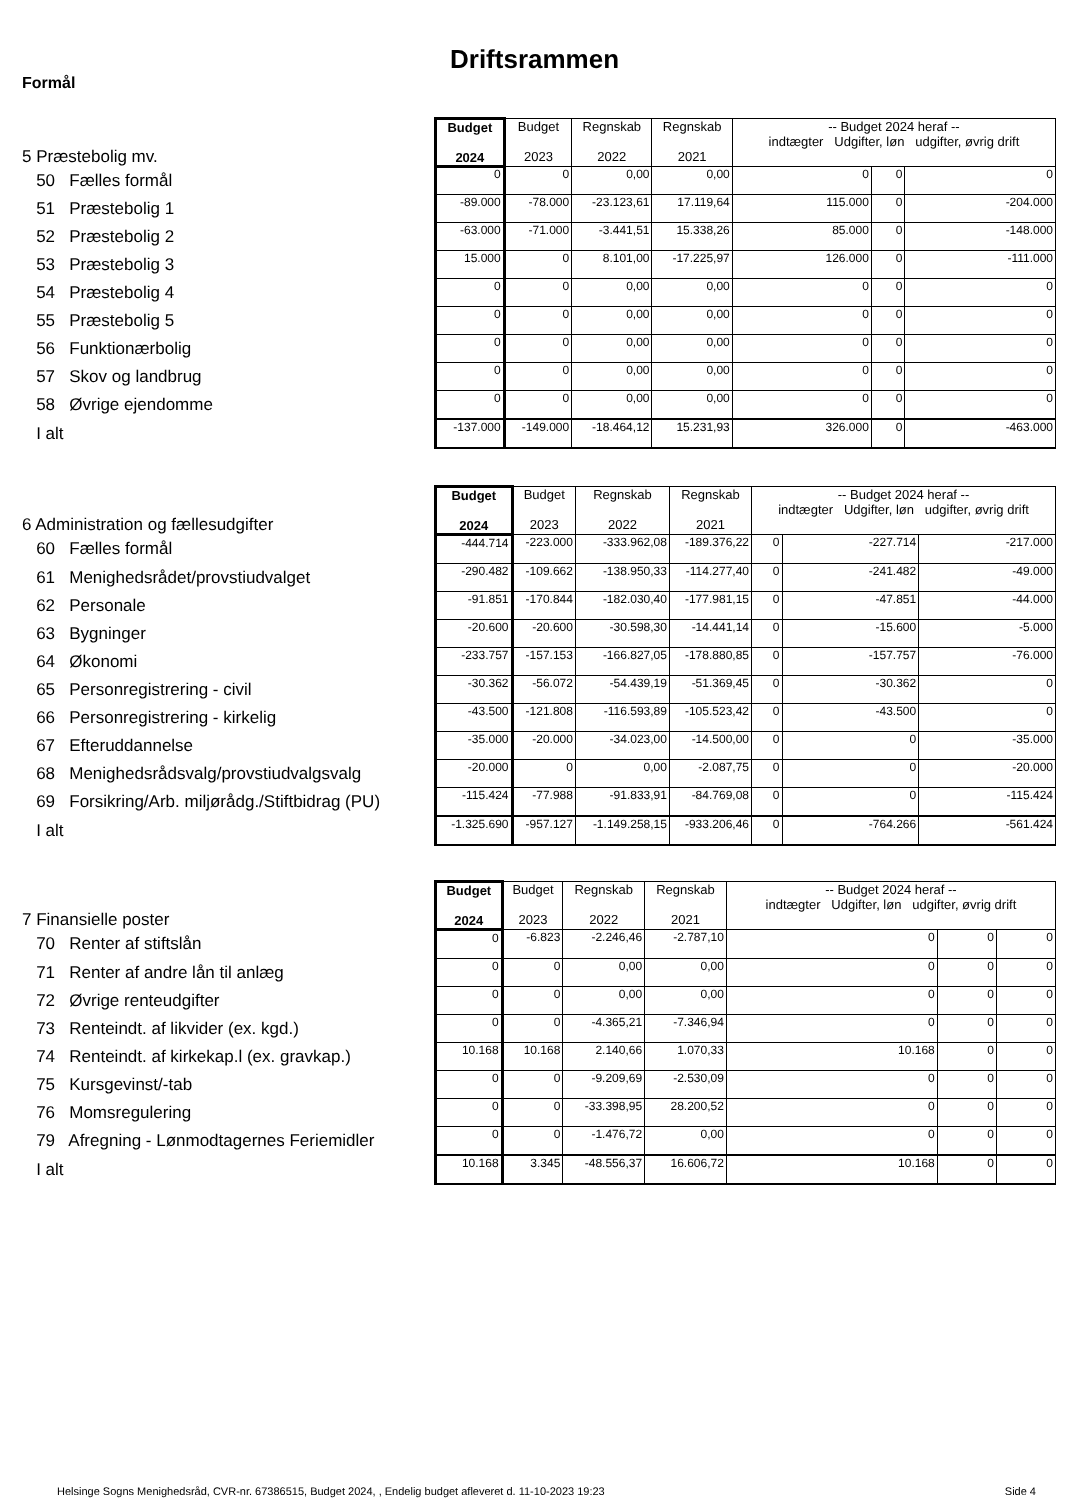Driftsrammen
Formål
| 5 Præstebolig mv. | Budget 2024 | Budget 2023 | Regnskab 2022 | Regnskab 2021 | -- Budget 2024 heraf -- indtægter Udgifter, løn udgifter, øvrig drift | | |
| 50 Fælles formål | 0 | 0 | 0,00 | 0,00 | 0 | 0 | 0 |
| 51 Præstebolig 1 | -89.000 | -78.000 | -23.123,61 | 17.119,64 | 115.000 | 0 | -204.000 |
| 52 Præstebolig 2 | -63.000 | -71.000 | -3.441,51 | 15.338,26 | 85.000 | 0 | -148.000 |
| 53 Præstebolig 3 | 15.000 | 0 | 8.101,00 | -17.225,97 | 126.000 | 0 | -111.000 |
| 54 Præstebolig 4 | 0 | 0 | 0,00 | 0,00 | 0 | 0 | 0 |
| 55 Præstebolig 5 | 0 | 0 | 0,00 | 0,00 | 0 | 0 | 0 |
| 56 Funktionærbolig | 0 | 0 | 0,00 | 0,00 | 0 | 0 | 0 |
| 57 Skov og landbrug | 0 | 0 | 0,00 | 0,00 | 0 | 0 | 0 |
| 58 Øvrige ejendomme | 0 | 0 | 0,00 | 0,00 | 0 | 0 | 0 |
| I alt | -137.000 | -149.000 | -18.464,12 | 15.231,93 | 326.000 | 0 | -463.000 |
| 6 Administration og fællesudgifter | Budget 2024 | Budget 2023 | Regnskab 2022 | Regnskab 2021 | -- Budget 2024 heraf -- indtægter Udgifter, løn udgifter, øvrig drift | | |
| 60 Fælles formål | -444.714 | -223.000 | -333.962,08 | -189.376,22 | 0 | -227.714 | -217.000 |
| 61 Menighedsrådet/provstiudvalget | -290.482 | -109.662 | -138.950,33 | -114.277,40 | 0 | -241.482 | -49.000 |
| 62 Personale | -91.851 | -170.844 | -182.030,40 | -177.981,15 | 0 | -47.851 | -44.000 |
| 63 Bygninger | -20.600 | -20.600 | -30.598,30 | -14.441,14 | 0 | -15.600 | -5.000 |
| 64 Økonomi | -233.757 | -157.153 | -166.827,05 | -178.880,85 | 0 | -157.757 | -76.000 |
| 65 Personregistrering - civil | -30.362 | -56.072 | -54.439,19 | -51.369,45 | 0 | -30.362 | 0 |
| 66 Personregistrering - kirkelig | -43.500 | -121.808 | -116.593,89 | -105.523,42 | 0 | -43.500 | 0 |
| 67 Efteruddannelse | -35.000 | -20.000 | -34.023,00 | -14.500,00 | 0 | 0 | -35.000 |
| 68 Menighedsrådsvalg/provstiudvalgsvalg | -20.000 | 0 | 0,00 | -2.087,75 | 0 | 0 | -20.000 |
| 69 Forsikring/Arb. miljørådg./Stiftbidrag (PU) | -115.424 | -77.988 | -91.833,91 | -84.769,08 | 0 | 0 | -115.424 |
| I alt | -1.325.690 | -957.127 | -1.149.258,15 | -933.206,46 | 0 | -764.266 | -561.424 |
| 7 Finansielle poster | Budget 2024 | Budget 2023 | Regnskab 2022 | Regnskab 2021 | -- Budget 2024 heraf -- indtægter Udgifter, løn udgifter, øvrig drift | | |
| 70 Renter af stiftslån | 0 | -6.823 | -2.246,46 | -2.787,10 | 0 | 0 | 0 |
| 71 Renter af andre lån til anlæg | 0 | 0 | 0,00 | 0,00 | 0 | 0 | 0 |
| 72 Øvrige renteudgifter | 0 | 0 | 0,00 | 0,00 | 0 | 0 | 0 |
| 73 Renteindt. af likvider (ex. kgd.) | 0 | 0 | -4.365,21 | -7.346,94 | 0 | 0 | 0 |
| 74 Renteindt. af kirkekap.l (ex. gravkap.) | 10.168 | 10.168 | 2.140,66 | 1.070,33 | 10.168 | 0 | 0 |
| 75 Kursgevinst/-tab | 0 | 0 | -9.209,69 | -2.530,09 | 0 | 0 | 0 |
| 76 Momsregulering | 0 | 0 | -33.398,95 | 28.200,52 | 0 | 0 | 0 |
| 79 Afregning - Lønmodtagernes Feriemidler | 0 | 0 | -1.476,72 | 0,00 | 0 | 0 | 0 |
| I alt | 10.168 | 3.345 | -48.556,37 | 16.606,72 | 10.168 | 0 | 0 |
Helsinge Sogns Menighedsråd, CVR-nr. 67386515, Budget 2024, , Endelig budget afleveret d. 11-10-2023 19:23
Side 4